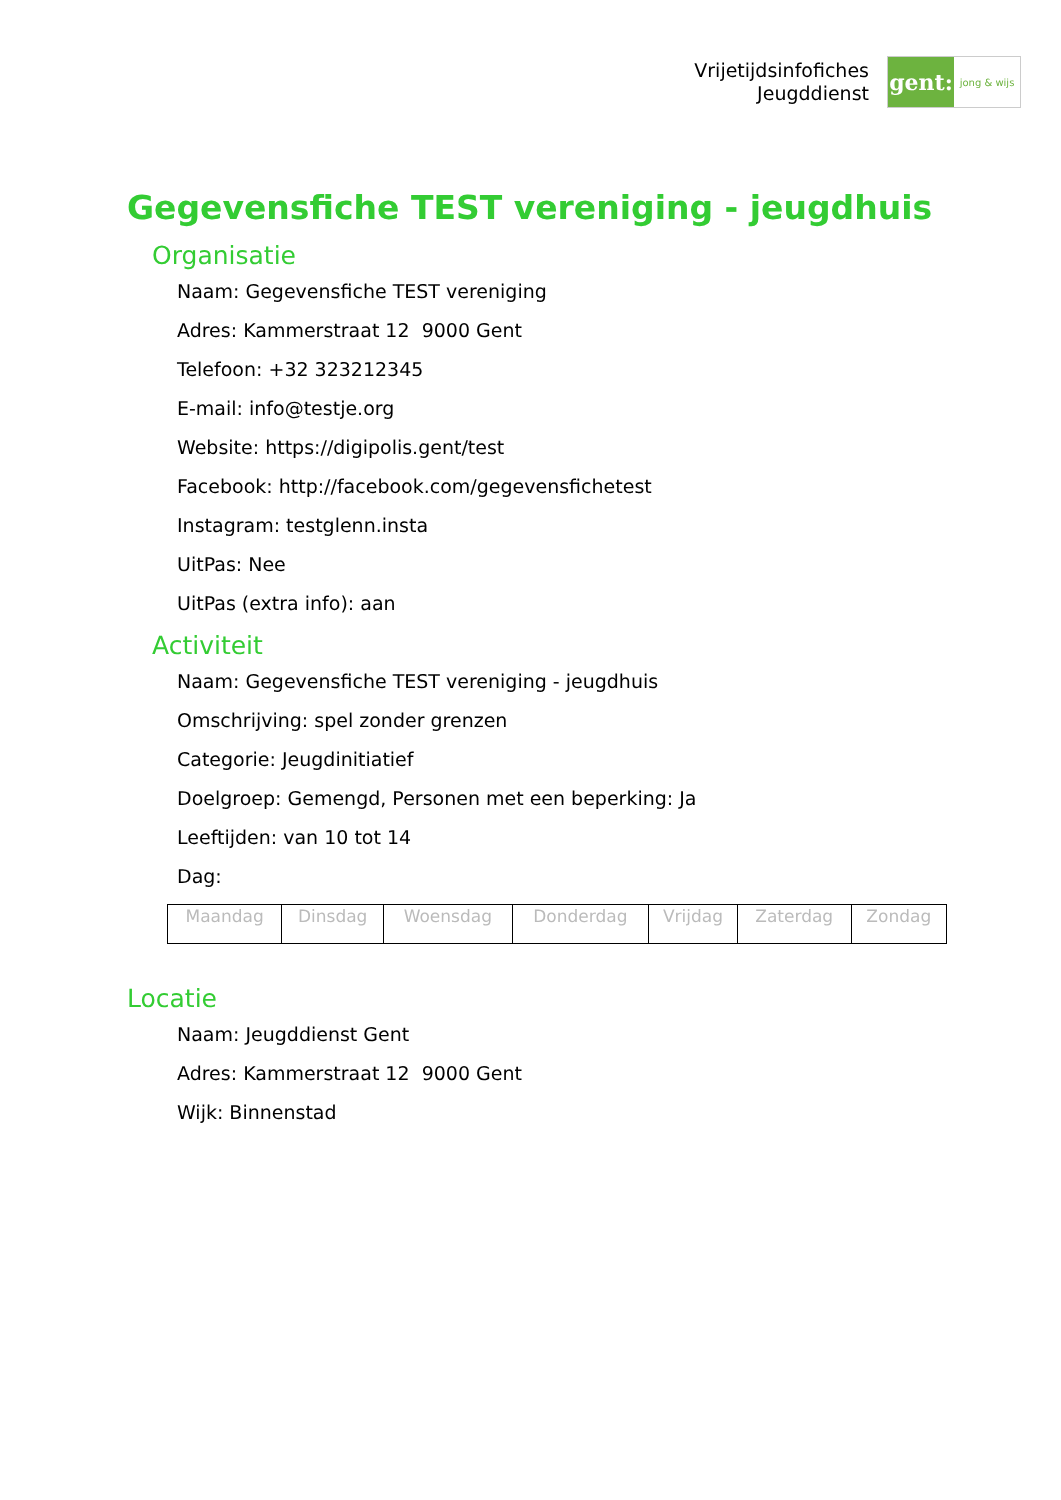Vrijetijdsinfofiches
Jeugddienst
gent:
jong & wijs
Gegevensfiche TEST vereniging - jeugdhuis
Organisatie
Naam: Gegevensfiche TEST vereniging
Adres: Kammerstraat 12 9000 Gent
Telefoon: +32 323212345
E-mail: info@testje.org
Website: https://digipolis.gent/test
Facebook: http://facebook.com/gegevensfichetest
Instagram: testglenn.insta
UitPas: Nee
UitPas (extra info): aan
Activiteit
Naam: Gegevensfiche TEST vereniging - jeugdhuis
Omschrijving: spel zonder grenzen
Categorie: Jeugdinitiatief
Doelgroep: Gemengd, Personen met een beperking: Ja
Leeftijden: van 10 tot 14
Dag:
| Maandag | Dinsdag | Woensdag | Donderdag | Vrijdag | Zaterdag | Zondag |
Locatie
Naam: Jeugddienst Gent
Adres: Kammerstraat 12 9000 Gent
Wijk: Binnenstad